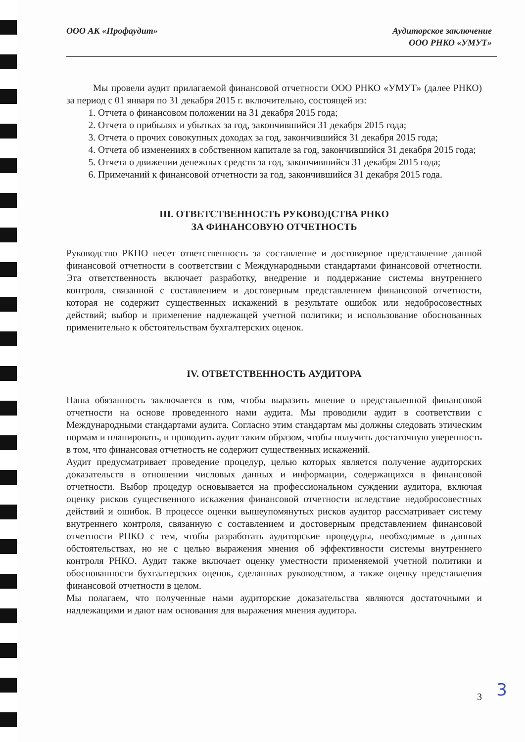ООО АК «Профаудит» Аудиторское заключение
ООО РНКО «УМУТ»
Мы провели аудит прилагаемой финансовой отчетности ООО РНКО «УМУТ» (далее РНКО) за период с 01 января по 31 декабря 2015 г. включительно, состоящей из:
1. Отчета о финансовом положении на 31 декабря 2015 года;
2. Отчета о прибылях и убытках за год, закончившийся 31 декабря 2015 года;
3. Отчета о прочих совокупных доходах за год, закончившийся 31 декабря 2015 года;
4. Отчета об изменениях в собственном капитале за год, закончившийся 31 декабря 2015 года;
5. Отчета о движении денежных средств за год, закончившийся 31 декабря 2015 года;
6. Примечаний к финансовой отчетности за год, закончившийся 31 декабря 2015 года.
III. ОТВЕТСТВЕННОСТЬ РУКОВОДСТВА РНКО
ЗА ФИНАНСОВУЮ ОТЧЕТНОСТЬ
Руководство РКНО несет ответственность за составление и достоверное представление данной финансовой отчетности в соответствии с Международными стандартами финансовой отчетности. Эта ответственность включает разработку, внедрение и поддержание системы внутреннего контроля, связанной с составлением и достоверным представлением финансовой отчетности, которая не содержит существенных искажений в результате ошибок или недобросовестных действий; выбор и применение надлежащей учетной политики; и использование обоснованных применительно к обстоятельствам бухгалтерских оценок.
IV. ОТВЕТСТВЕННОСТЬ АУДИТОРА
Наша обязанность заключается в том, чтобы выразить мнение о представленной финансовой отчетности на основе проведенного нами аудита. Мы проводили аудит в соответствии с Международными стандартами аудита. Согласно этим стандартам мы должны следовать этическим нормам и планировать, и проводить аудит таким образом, чтобы получить достаточную уверенность в том, что финансовая отчетность не содержит существенных искажений.
Аудит предусматривает проведение процедур, целью которых является получение аудиторских доказательств в отношении числовых данных и информации, содержащихся в финансовой отчетности. Выбор процедур основывается на профессиональном суждении аудитора, включая оценку рисков существенного искажения финансовой отчетности вследствие недобросовестных действий и ошибок. В процессе оценки вышеупомянутых рисков аудитор рассматривает систему внутреннего контроля, связанную с составлением и достоверным представлением финансовой отчетности РНКО с тем, чтобы разработать аудиторские процедуры, необходимые в данных обстоятельствах, но не с целью выражения мнения об эффективности системы внутреннего контроля РНКО. Аудит также включает оценку уместности применяемой учетной политики и обоснованности бухгалтерских оценок, сделанных руководством, а также оценку представления финансовой отчетности в целом.
Мы полагаем, что полученные нами аудиторские доказательства являются достаточными и надлежащими и дают нам основания для выражения мнения аудитора.
3
3